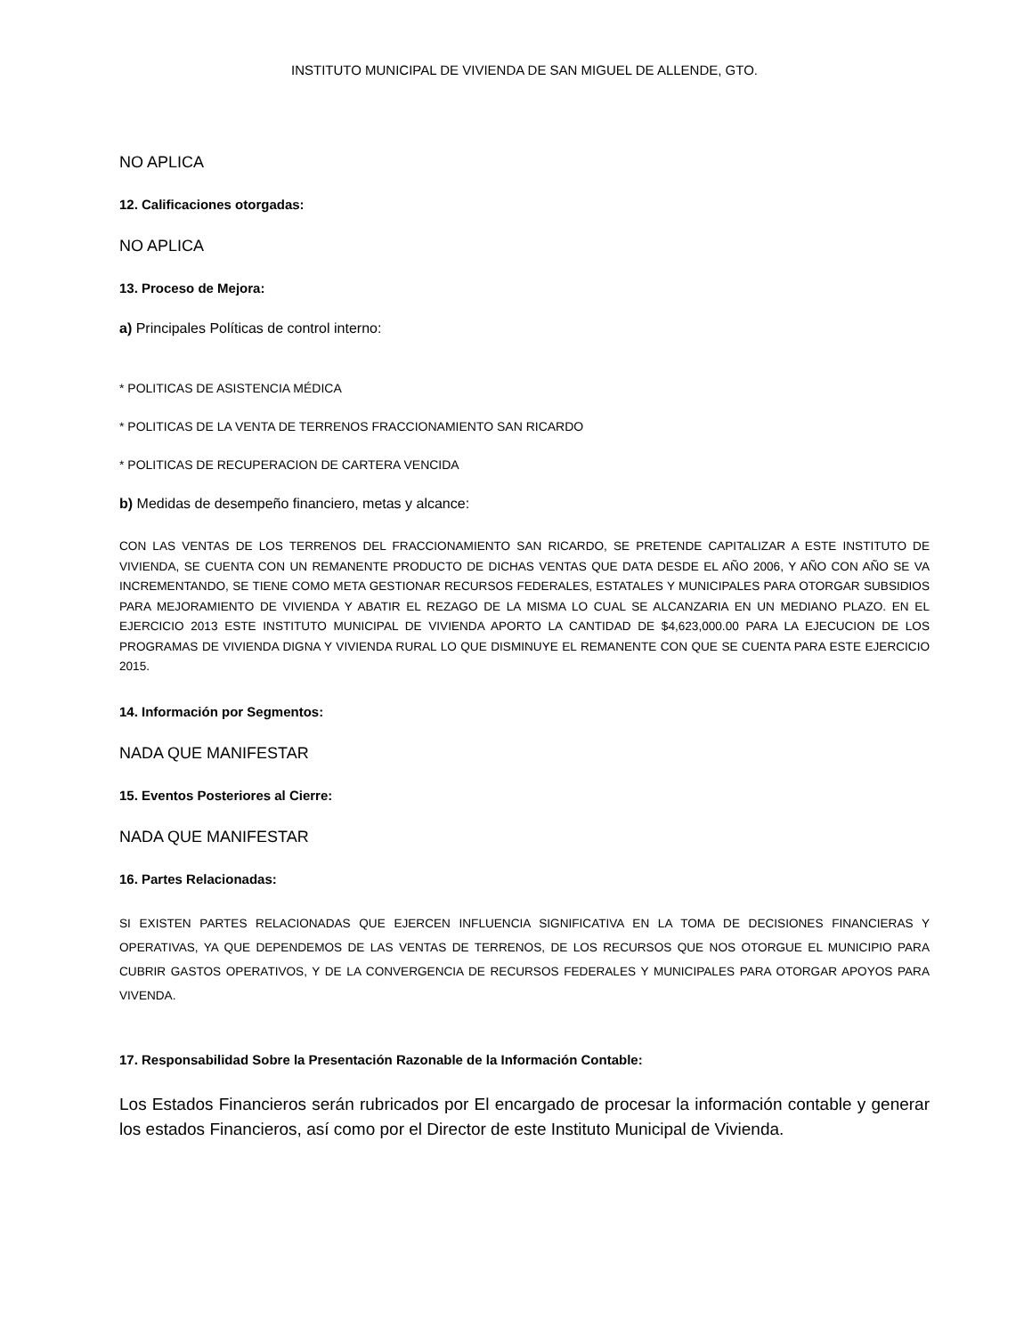INSTITUTO MUNICIPAL DE VIVIENDA DE SAN MIGUEL DE ALLENDE, GTO.
NO APLICA
12. Calificaciones otorgadas:
NO APLICA
13. Proceso de Mejora:
a) Principales Políticas de control interno:
* POLITICAS DE ASISTENCIA MÉDICA
* POLITICAS DE LA VENTA DE TERRENOS FRACCIONAMIENTO SAN RICARDO
* POLITICAS DE RECUPERACION DE CARTERA VENCIDA
b) Medidas de desempeño financiero, metas y alcance:
CON LAS VENTAS DE LOS TERRENOS DEL FRACCIONAMIENTO SAN RICARDO, SE PRETENDE CAPITALIZAR A ESTE INSTITUTO DE VIVIENDA, SE CUENTA CON UN REMANENTE PRODUCTO DE DICHAS VENTAS QUE DATA DESDE EL AÑO 2006, Y AÑO CON AÑO SE VA INCREMENTANDO, SE TIENE COMO META GESTIONAR RECURSOS FEDERALES, ESTATALES Y MUNICIPALES PARA OTORGAR SUBSIDIOS PARA MEJORAMIENTO DE VIVIENDA Y ABATIR EL REZAGO DE LA MISMA LO CUAL SE ALCANZARIA EN UN MEDIANO PLAZO. EN EL EJERCICIO 2013 ESTE INSTITUTO MUNICIPAL DE VIVIENDA APORTO LA CANTIDAD DE $4,623,000.00 PARA LA EJECUCION DE LOS PROGRAMAS DE VIVIENDA DIGNA Y VIVIENDA RURAL LO QUE DISMINUYE EL REMANENTE CON QUE SE CUENTA PARA ESTE EJERCICIO 2015.
14. Información por Segmentos:
NADA QUE MANIFESTAR
15. Eventos Posteriores al Cierre:
NADA QUE MANIFESTAR
16. Partes Relacionadas:
SI EXISTEN PARTES RELACIONADAS QUE EJERCEN INFLUENCIA SIGNIFICATIVA EN LA TOMA DE DECISIONES FINANCIERAS Y OPERATIVAS, YA QUE DEPENDEMOS DE LAS VENTAS DE TERRENOS, DE LOS RECURSOS QUE NOS OTORGUE EL MUNICIPIO PARA CUBRIR GASTOS OPERATIVOS, Y DE LA CONVERGENCIA DE RECURSOS FEDERALES Y MUNICIPALES PARA OTORGAR APOYOS PARA VIVENDA.
17. Responsabilidad Sobre la Presentación Razonable de la Información Contable:
Los Estados Financieros serán rubricados por El encargado de procesar la información contable y generar los estados Financieros, así como por el Director de este Instituto Municipal de Vivienda.